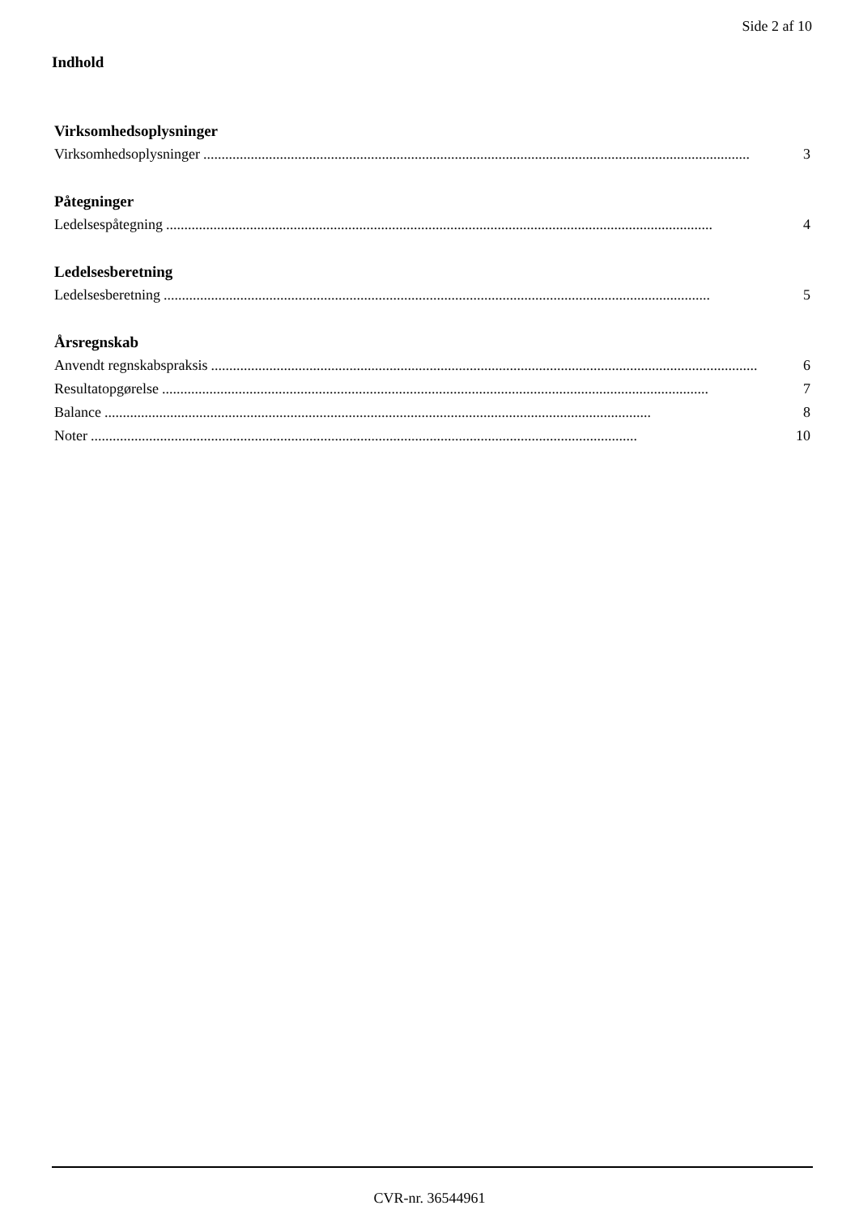Side 2 af 10
Indhold
Virksomhedsoplysninger
Virksomhedsoplysninger...................................................................................................................................................... 3
Påtegninger
Ledelsespåtegning...................................................................................................................................................... 4
Ledelsesberetning
Ledelsesberetning...................................................................................................................................................... 5
Årsregnskab
Anvendt regnskabspraksis...................................................................................................................................................... 6
Resultatopgørelse...................................................................................................................................................... 7
Balance...................................................................................................................................................... 8
Noter...................................................................................................................................................... 10
CVR-nr. 36544961